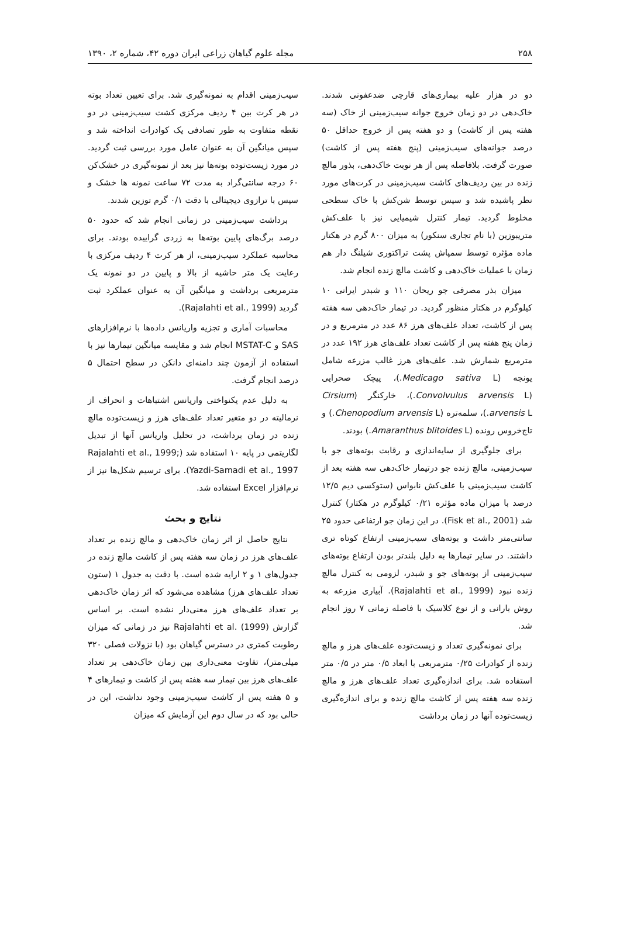۲۵۸ مجله علوم گیاهان زراعی ایران دوره ۴۲، شماره ۲، ۱۳۹۰
دو در هزار علیه بیماری‌های قارچی ضدعفونی شدند. خاک‌دهی در دو زمان خروج جوانه سیب‌زمینی از خاک (سه هفته پس از کاشت) و دو هفته پس از خروج حداقل ۵۰ درصد جوانه‌های سیب‌زمینی (پنج هفته پس از کاشت) صورت گرفت. بلافاصله پس از هر نوبت خاک‌دهی، بذور مالچ زنده در بین ردیف‌های کاشت سیب‌زمینی در کرت‌های مورد نظر پاشیده شد و سپس توسط شن‌کش با خاک سطحی مخلوط گردید. تیمار کنترل شیمیایی نیز با علف‌کش متریبوزین (با نام تجاری سنکور) به میزان ۸۰۰ گرم در هکتار ماده مؤثره توسط سمپاش پشت تراکتوری شیلنگ دار هم زمان با عملیات خاک‌دهی و کاشت مالچ زنده انجام شد.
میزان بذر مصرفی جو ریحان ۱۱۰ و شبدر ایرانی ۱۰ کیلوگرم در هکتار منظور گردید. در تیمار خاک‌دهی سه هفته پس از کاشت، تعداد علف‌های هرز ۸۶ عدد در مترمربع و در زمان پنج هفته پس از کاشت تعداد علف‌های هرز ۱۹۲ عدد در مترمربع شمارش شد. علف‌های هرز غالب مزرعه شامل یونجه (Medicago sativa L.)، پیچک صحرایی (Convolvulus arvensis L.)، خارکنگر (Cirsium arvensis L.)، سلمه‌تره (Chenopodium arvensis L.) و تاج‌خروس رونده (Amaranthus blitoides L.) بودند.
برای جلوگیری از سایه‌اندازی و رقابت بوته‌های جو با سیب‌زمینی، مالچ زنده جو درتیمار خاک‌دهی سه هفته بعد از کاشت سیب‌زمینی با علف‌کش نابواس (ستوکسی دیم ۱۲/۵ درصد با میزان ماده مؤثره ۰/۲۱ کیلوگرم در هکتار) کنترل شد (Fisk et al., 2001). در این زمان جو ارتفاعی حدود ۲۵ سانتی‌متر داشت و بوته‌های سیب‌زمینی ارتفاع کوتاه تری داشتند. در سایر تیمارها به دلیل بلندتر بودن ارتفاع بوته‌های سیب‌زمینی از بوته‌های جو و شبدر، لزومی به کنترل مالچ زنده نبود (Rajalahti et al., 1999). آبیاری مزرعه به روش بارانی و از نوع کلاسیک با فاصله زمانی ۷ روز انجام شد.
برای نمونه‌گیری تعداد و زیست‌توده علف‌های هرز و مالچ زنده از کوادرات ۰/۲۵ مترمربعی با ابعاد ۰/۵ متر در ۰/۵ متر استفاده شد. برای اندازه‌گیری تعداد علف‌های هرز و مالچ زنده سه هفته پس از کاشت مالچ زنده و برای اندازه‌گیری زیست‌توده آنها در زمان برداشت
سیب‌زمینی اقدام به نمونه‌گیری شد. برای تعیین تعداد بوته در هر کرت بین ۴ ردیف مرکزی کشت سیب‌زمینی در دو نقطه متفاوت به طور تصادفی یک کوادرات انداخته شد و سپس میانگین آن به عنوان عامل مورد بررسی ثبت گردید. در مورد زیست‌توده بوته‌ها نیز بعد از نمونه‌گیری در خشک‌کن ۶۰ درجه سانتی‌گراد به مدت ۷۲ ساعت نمونه ها خشک و سپس با ترازوی دیجیتالی با دقت ۰/۱ گرم توزین شدند.
برداشت سیب‌زمینی در زمانی انجام شد که حدود ۵۰ درصد برگ‌های پایین بوته‌ها به زردی گراییده بودند. برای محاسبه عملکرد سیب‌زمینی، از هر کرت ۴ ردیف مرکزی با رعایت یک متر حاشیه از بالا و پایین در دو نمونه یک مترمربعی برداشت و میانگین آن به عنوان عملکرد ثبت گردید (Rajalahti et al., 1999).
محاسبات آماری و تجزیه واریانس داده‌ها با نرم‌افزارهای SAS و MSTAT-C انجام شد و مقایسه میانگین تیمارها نیز با استفاده از آزمون چند دامنه‌ای دانکن در سطح احتمال ۵ درصد انجام گرفت.
به دلیل عدم یکنواختی واریانس اشتباهات و انحراف از نرمالیته در دو متغیر تعداد علف‌های هرز و زیست‌توده مالچ زنده در زمان برداشت، در تحلیل واریانس آنها از تبدیل لگاریتمی در پایه ۱۰ استفاده شد (Rajalahti et al., 1999; Yazdi-Samadi et al., 1997). برای ترسیم شکل‌ها نیز از نرم‌افزار Excel استفاده شد.
نتایج و بحث
نتایج حاصل از اثر زمان خاک‌دهی و مالچ زنده بر تعداد علف‌های هرز در زمان سه هفته پس از کاشت مالچ زنده در جدول‌های ۱ و ۲ ارایه شده است. با دقت به جدول ۱ (ستون تعداد علف‌های هرز) مشاهده می‌شود که اثر زمان خاک‌دهی بر تعداد علف‌های هرز معنی‌دار نشده است. بر اساس گزارش Rajalahti et al. (1999) نیز در زمانی که میزان رطوبت کمتری در دسترس گیاهان بود (با نزولات فصلی ۳۲۰ میلی‌متر)، تفاوت معنی‌داری بین زمان خاک‌دهی بر تعداد علف‌های هرز بین تیمار سه هفته پس از کاشت و تیمارهای ۴ و ۵ هفته پس از کاشت سیب‌زمینی وجود نداشت، این در حالی بود که در سال دوم این آزمایش که میزان